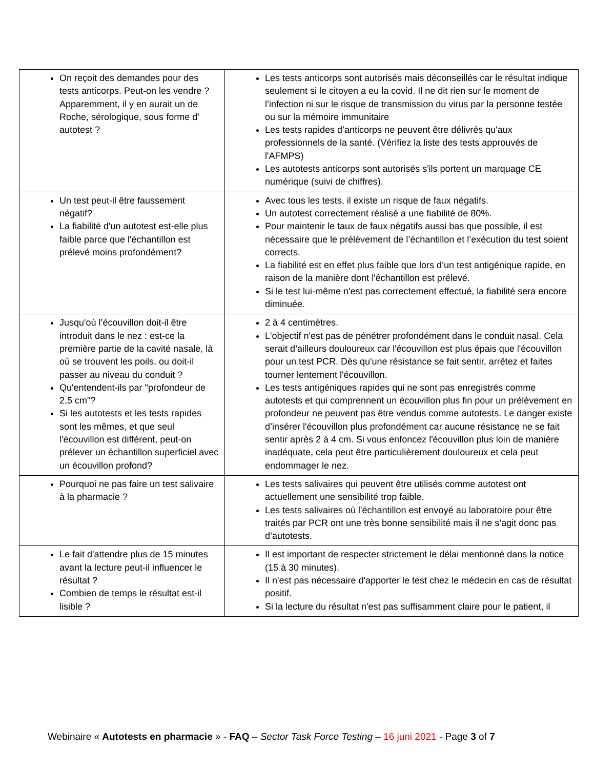| On reçoit des demandes pour des tests anticorps. Peut-on les vendre ? Apparemment, il y en aurait un de Roche, sérologique, sous forme d’ autotest ? | Les tests anticorps sont autorisés mais déconseillés car le résultat indique seulement si le citoyen a eu la covid. Il ne dit rien sur le moment de l’infection ni sur le risque de transmission du virus par la personne testée ou sur la mémoire immunitaire Les tests rapides d’anticorps ne peuvent être délivrés qu'aux professionnels de la santé. (Vérifiez la liste des tests approuvés de l'AFMPS) Les autotests anticorps sont autorisés s'ils portent un marquage CE numérique (suivi de chiffres). |
| Un test peut-il être faussement négatif? La fiabilité d'un autotest est-elle plus faible parce que l'échantillon est prélevé moins profondément? | Avec tous les tests, il existe un risque de faux négatifs. Un autotest correctement réalisé a une fiabilité de 80%. Pour maintenir le taux de faux négatifs aussi bas que possible, il est nécessaire que le prélèvement de l’échantillon et l’exécution du test soient corrects. La fiabilité est en effet plus faible que lors d’un test antigénique rapide, en raison de la manière dont l'échantillon est prélevé. Si le test lui-même n'est pas correctement effectué, la fiabilité sera encore diminuée. |
| Jusqu'où l’écouvillon doit-il être introduit dans le nez : est-ce la première partie de la cavité nasale, là où se trouvent les poils, ou doit-il passer au niveau du conduit ? Qu'entendent-ils par "profondeur de 2,5 cm"? Si les autotests et les tests rapides sont les mêmes, et que seul l'écouvillon est différent, peut-on prélever un échantillon superficiel avec un écouvillon profond? | 2 à 4 centimètres. L'objectif n'est pas de pénétrer profondément dans le conduit nasal. Cela serait d’ailleurs douloureux car l'écouvillon est plus épais que l'écouvillon pour un test PCR. Dès qu'une résistance se fait sentir, arrêtez et faites tourner lentement l'écouvillon. Les tests antigéniques rapides qui ne sont pas enregistrés comme autotests et qui comprennent un écouvillon plus fin pour un prélèvement en profondeur ne peuvent pas être vendus comme autotests. Le danger existe d’insérer l'écouvillon plus profondément car aucune résistance ne se fait sentir après 2 à 4 cm. Si vous enfoncez l'écouvillon plus loin de manière inadéquate, cela peut être particulièrement douloureux et cela peut endommager le nez. |
| Pourquoi ne pas faire un test salivaire à la pharmacie ? | Les tests salivaires qui peuvent être utilisés comme autotest ont actuellement une sensibilité trop faible. Les tests salivaires où l'échantillon est envoyé au laboratoire pour être traités par PCR ont une très bonne sensibilité mais il ne s’agit donc pas d’autotests. |
| Le fait d'attendre plus de 15 minutes avant la lecture peut-il influencer le résultat ? Combien de temps le résultat est-il lisible ? | Il est important de respecter strictement le délai mentionné dans la notice (15 à 30 minutes). Il n'est pas nécessaire d'apporter le test chez le médecin en cas de résultat positif. Si la lecture du résultat n'est pas suffisamment claire pour le patient, il |
Webinaire « Autotests en pharmacie » - FAQ – Sector Task Force Testing – 16 juni 2021 - Page 3 of 7